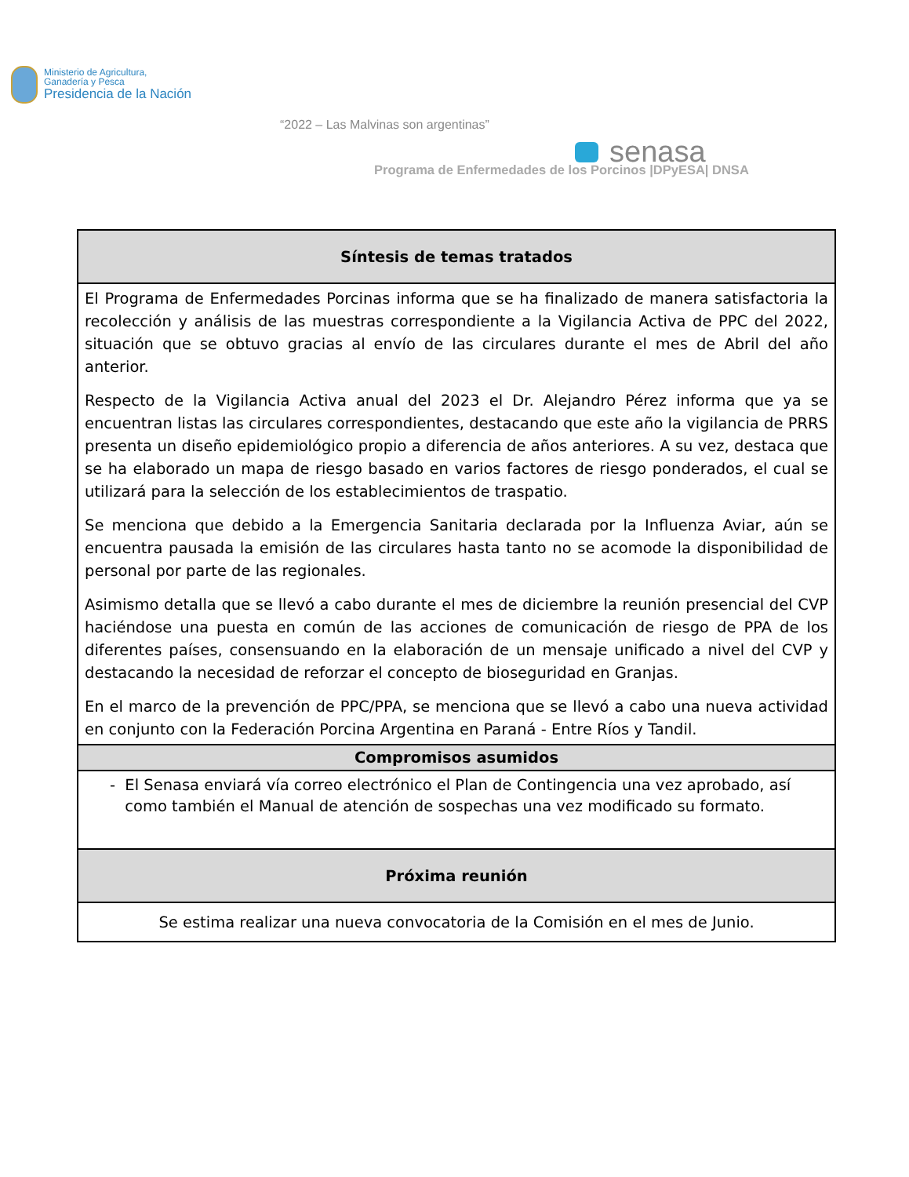Ministerio de Agricultura,
Ganadería y Pesca
Presidencia de la Nación
“2022 – Las Malvinas son argentinas”
senasa
Programa de Enfermedades de los Porcinos |DPyESA| DNSA
| Síntesis de temas tratados |
| --- |
| El Programa de Enfermedades Porcinas informa que se ha finalizado de manera satisfactoria la recolección y análisis de las muestras correspondiente a la Vigilancia Activa de PPC del 2022, situación que se obtuvo gracias al envío de las circulares durante el mes de Abril del año anterior. Respecto de la Vigilancia Activa anual del 2023 el Dr. Alejandro Pérez informa que ya se encuentran listas las circulares correspondientes, destacando que este año la vigilancia de PRRS presenta un diseño epidemiológico propio a diferencia de años anteriores. A su vez, destaca que se ha elaborado un mapa de riesgo basado en varios factores de riesgo ponderados, el cual se utilizará para la selección de los establecimientos de traspatio. Se menciona que debido a la Emergencia Sanitaria declarada por la Influenza Aviar, aún se encuentra pausada la emisión de las circulares hasta tanto no se acomode la disponibilidad de personal por parte de las regionales. Asimismo detalla que se llevó a cabo durante el mes de diciembre la reunión presencial del CVP haciéndose una puesta en común de las acciones de comunicación de riesgo de PPA de los diferentes países, consensuando en la elaboración de un mensaje unificado a nivel del CVP y destacando la necesidad de reforzar el concepto de bioseguridad en Granjas. En el marco de la prevención de PPC/PPA, se menciona que se llevó a cabo una nueva actividad en conjunto con la Federación Porcina Argentina en Paraná - Entre Ríos y Tandil. |
| Compromisos asumidos |
| - El Senasa enviará vía correo electrónico el Plan de Contingencia una vez aprobado, así como también el Manual de atención de sospechas una vez modificado su formato. |
| Próxima reunión |
| Se estima realizar una nueva convocatoria de la Comisión en el mes de Junio. |